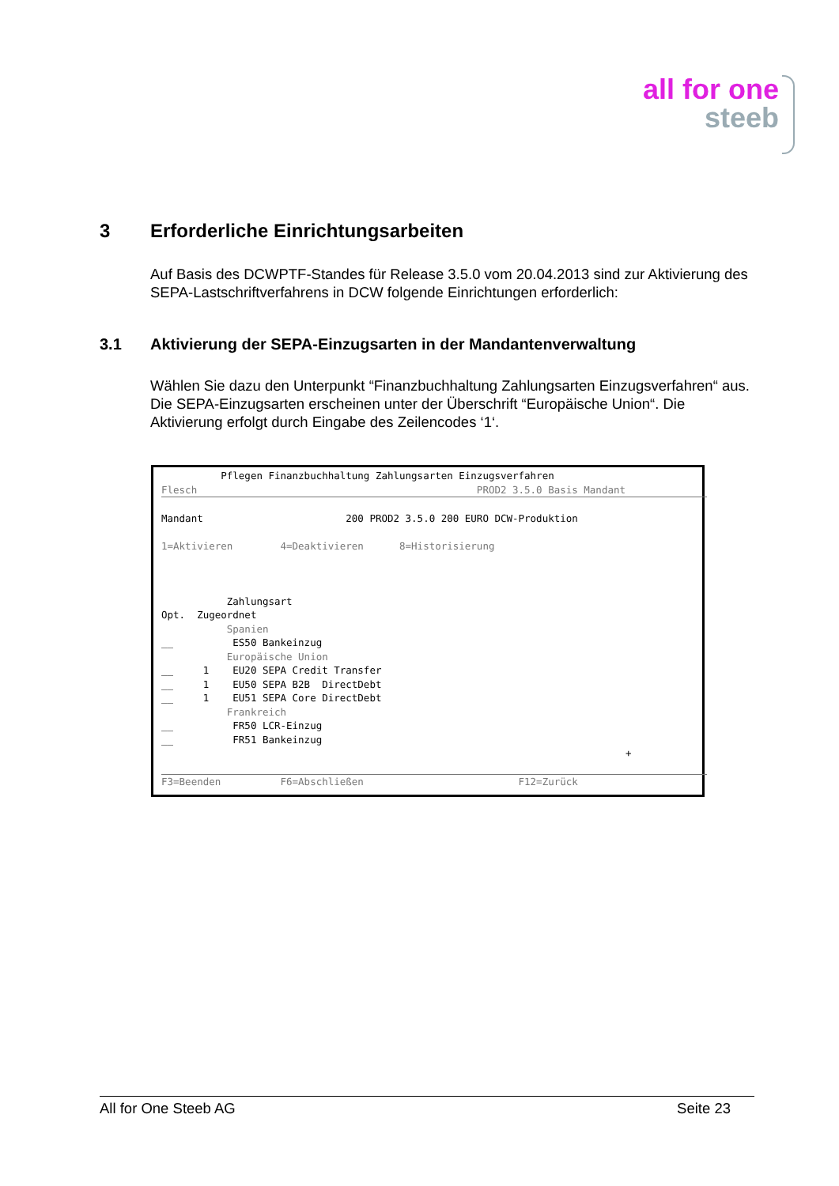all for one
steeb
3 Erforderliche Einrichtungsarbeiten
Auf Basis des DCWPTF-Standes für Release 3.5.0 vom 20.04.2013 sind zur Aktivierung des SEPA-Lastschriftverfahrens in DCW folgende Einrichtungen erforderlich:
3.1 Aktivierung der SEPA-Einzugsarten in der Mandantenverwaltung
Wählen Sie dazu den Unterpunkt “Finanzbuchhaltung Zahlungsarten Einzugsverfahren“ aus. Die SEPA-Einzugsarten erscheinen unter der Überschrift “Europäische Union“. Die Aktivierung erfolgt durch Eingabe des Zeilencodes ‘1‘.
          Pflegen Finanzbuchhaltung Zahlungsarten Einzugsverfahren
Flesch                                               PROD2 3.5.0 Basis Mandant
Mandant                        200 PROD2 3.5.0 200 EURO DCW-Produktion

1=Aktivieren        4=Deaktivieren      8=Historisierung



           Zahlungsart
Opt.  Zugeordnet
           Spanien
__          ES50 Bankeinzug
           Europäische Union
__     1    EU20 SEPA Credit Transfer
__     1    EU50 SEPA B2B  DirectDebt
__     1    EU51 SEPA Core DirectDebt
           Frankreich
__          FR50 LCR-Einzug
__          FR51 Bankeinzug
                                                                              +

 F3=Beenden          F6=Abschließen                          F12=Zurück
All for One Steeb AG Seite 23